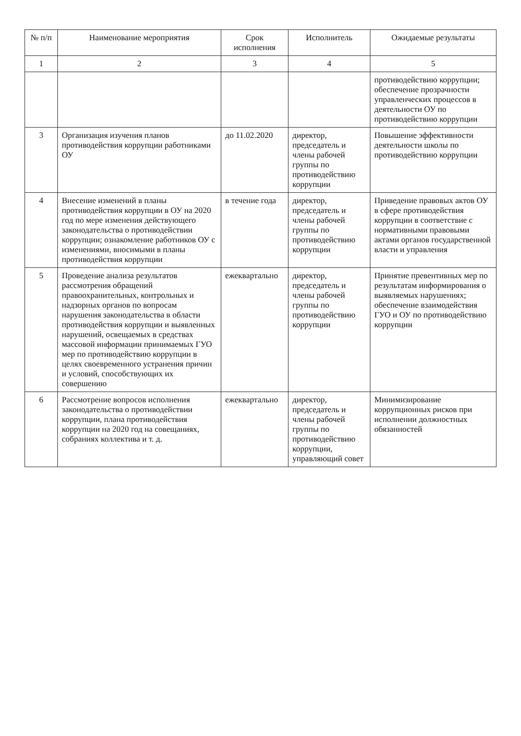| № п/п | Наименование мероприятия | Срок исполнения | Исполнитель | Ожидаемые результаты |
| --- | --- | --- | --- | --- |
| 1 | 2 | 3 | 4 | 5 |
| | | | | противодействию коррупции; обеспечение прозрачности управленческих процессов в деятельности ОУ по противодействию коррупции |
| 3 | Организация изучения планов противодействия коррупции работниками ОУ | до 11.02.2020 | директор, председатель и члены рабочей группы по противодействию коррупции | Повышение эффективности деятельности школы по противодействию коррупции |
| 4 | Внесение изменений в планы противодействия коррупции в ОУ на 2020 год по мере изменения действующего законодательства о противодействии коррупции; ознакомление работников ОУ с изменениями, вносимыми в планы противодействия коррупции | в течение года | директор, председатель и члены рабочей группы по противодействию коррупции | Приведение правовых актов ОУ в сфере противодействия коррупции в соответствие с нормативными правовыми актами органов государственной власти и управления |
| 5 | Проведение анализа результатов рассмотрения обращений правоохранительных, контрольных и надзорных органов по вопросам нарушения законодательства в области противодействия коррупции и выявленных нарушений, освещаемых в средствах массовой информации принимаемых ГУО мер по противодействию коррупции в целях своевременного устранения причин и условий, способствующих их совершению | ежеквартально | директор, председатель и члены рабочей группы по противодействию коррупции | Принятие превентивных мер по результатам информирования о выявляемых нарушениях; обеспечение взаимодействия ГУО и ОУ по противодействию коррупции |
| 6 | Рассмотрение вопросов исполнения законодательства о противодействии коррупции, плана противодействия коррупции на 2020 год на совещаниях, собраниях коллектива и т. д. | ежеквартально | директор, председатель и члены рабочей группы по противодействию коррупции, управляющий совет | Минимизирование коррупционных рисков при исполнении должностных обязанностей |